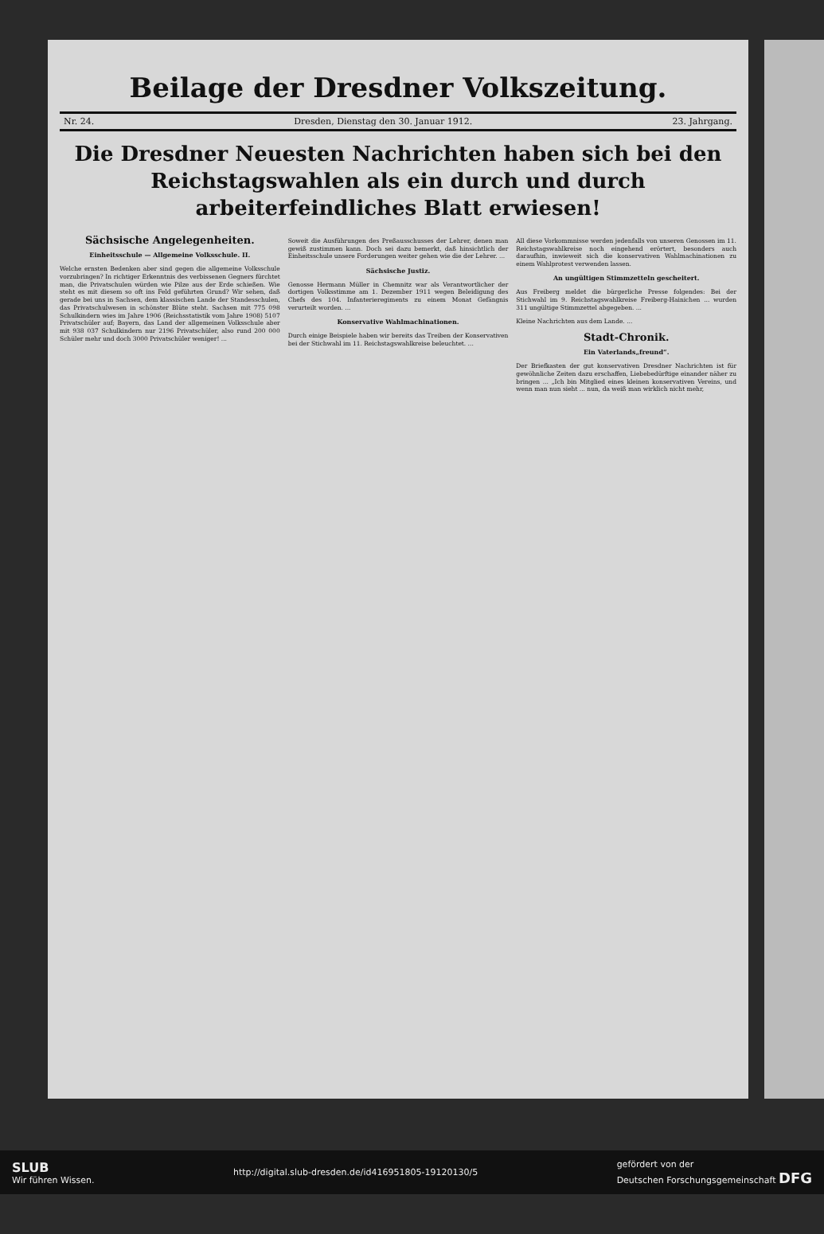Beilage der Dresdner Volkszeitung.
Nr. 24. Dresden, Dienstag den 30. Januar 1912. 23. Jahrgang.
Die Dresdner Neuesten Nachrichten haben sich bei den Reichstagswahlen als ein durch und durch arbeiterfeindliches Blatt erwiesen!
Sächsische Angelegenheiten.
Einheitsschule — Allgemeine Volksschule. II.
Welche ernsten Bedenken aber sind gegen die allgemeine Volksschule vorzubringen? In richtiger Erkenntnis des verbissenen Gegners fürchtet man, die Privatschulen würden wie Pilze aus der Erde schießen. Wie steht es mit diesem so oft ins Feld geführten Grund? Wir sehen, daß gerade bei uns in Sachsen, dem klassischen Lande der Standesschulen, das Privatschulwesen in schönster Blüte steht. Sachsen mit 775 098 Schulkindern wies im Jahre 1906 (Reichsstatistik vom Jahre 1908) 5107 Privatschüler auf; Bayern, das Land der allgemeinen Volksschule aber mit 938 037 Schulkindern nur 2196 Privatschüler, also rund 200 000 Schüler mehr und doch 3000 Privatschüler weniger! ...
Soweit die Ausführungen des Preßausschusses der Lehrer, denen man gewiß zustimmen kann. Doch sei dazu bemerkt, daß hinsichtlich der Einheitsschule unsere Forderungen weiter gehen wie die der Lehrer. ...
Sächsische Justiz.
Genosse Hermann Müller in Chemnitz war als Verantwortlicher der dortigen Volksstimme am 1. Dezember 1911 wegen Beleidigung des Chefs des 104. Infanterieregiments zu einem Monat Gefängnis verurteilt worden. ...
Konservative Wahlmachinationen.
Durch einige Beispiele haben wir bereits das Treiben der Konservativen bei der Stichwahl im 11. Reichstagswahlkreise beleuchtet. ...
All diese Vorkommnisse werden jedenfalls von unseren Genossen im 11. Reichstagswahlkreise noch eingehend erörtert, besonders auch daraufhin, inwieweit sich die konservativen Wahlmachinationen zu einem Wahlprotest verwenden lassen.
An ungültigen Stimmzetteln gescheitert.
Aus Freiberg meldet die bürgerliche Presse folgendes: Bei der Stichwahl im 9. Reichstagswahlkreise Freiberg-Hainichen ... wurden 311 ungültige Stimmzettel abgegeben. ...
Kleine Nachrichten aus dem Lande. ...
Stadt-Chronik.
Ein Vaterlands„freund“.
Der Briefkasten der gut konservativen Dresdner Nachrichten ist für gewöhnliche Zeiten dazu erschaffen, Liebebedürftige einander näher zu bringen ... „Ich bin Mitglied eines kleinen konservativen Vereins, und wenn man nun sieht ... nun, da weiß man wirklich nicht mehr,
SLUB
Wir führen Wissen. http://digital.slub-dresden.de/id416951805-19120130/5 gefördert von der
Deutschen Forschungsgemeinschaft DFG